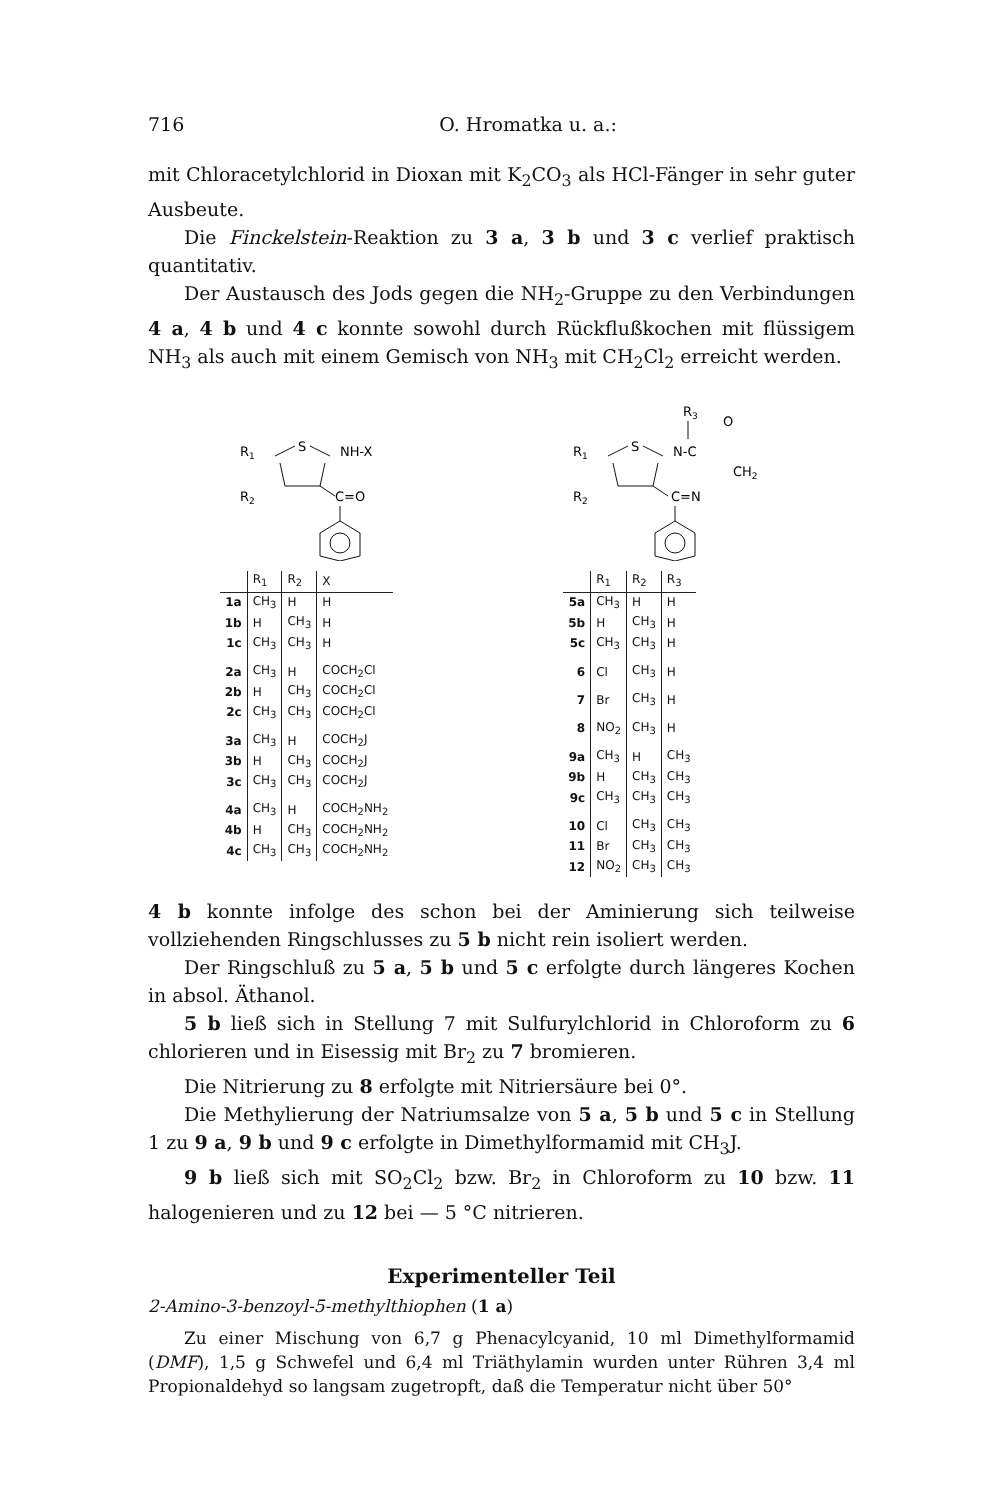716 O. Hromatka u. a.:
mit Chloracetylchlorid in Dioxan mit K<sub>2</sub>CO<sub>3</sub> als HCl-Fänger in sehr guter Ausbeute.
Die Finckelstein-Reaktion zu 3 a, 3 b und 3 c verlief praktisch quantitativ.
Der Austausch des Jods gegen die NH<sub>2</sub>-Gruppe zu den Verbindungen 4 a, 4 b und 4 c konnte sowohl durch Rückflußkochen mit flüssigem NH<sub>3</sub> als auch mit einem Gemisch von NH<sub>3</sub> mit CH<sub>2</sub>Cl<sub>2</sub> erreicht werden.
R1
S
NH-X
R2
C=O
| | R<sub>1</sub> | R<sub>2</sub> | X |
| --- | --- | --- | --- |
| 1a | CH<sub>3</sub> | H | H |
| 1b | H | CH<sub>3</sub> | H |
| 1c | CH<sub>3</sub> | CH<sub>3</sub> | H |
| 2a | CH<sub>3</sub> | H | COCH<sub>2</sub>Cl |
| 2b | H | CH<sub>3</sub> | COCH<sub>2</sub>Cl |
| 2c | CH<sub>3</sub> | CH<sub>3</sub> | COCH<sub>2</sub>Cl |
| 3a | CH<sub>3</sub> | H | COCH<sub>2</sub>J |
| 3b | H | CH<sub>3</sub> | COCH<sub>2</sub>J |
| 3c | CH<sub>3</sub> | CH<sub>3</sub> | COCH<sub>2</sub>J |
| 4a | CH<sub>3</sub> | H | COCH<sub>2</sub>NH<sub>2</sub> |
| 4b | H | CH<sub>3</sub> | COCH<sub>2</sub>NH<sub>2</sub> |
| 4c | CH<sub>3</sub> | CH<sub>3</sub> | COCH<sub>2</sub>NH<sub>2</sub> |
R3
O
R1
S
N-C
CH2
R2
C=N
| | R<sub>1</sub> | R<sub>2</sub> | R<sub>3</sub> |
| --- | --- | --- | --- |
| 5a | CH<sub>3</sub> | H | H |
| 5b | H | CH<sub>3</sub> | H |
| 5c | CH<sub>3</sub> | CH<sub>3</sub> | H |
| 6 | Cl | CH<sub>3</sub> | H |
| 7 | Br | CH<sub>3</sub> | H |
| 8 | NO<sub>2</sub> | CH<sub>3</sub> | H |
| 9a | CH<sub>3</sub> | H | CH<sub>3</sub> |
| 9b | H | CH<sub>3</sub> | CH<sub>3</sub> |
| 9c | CH<sub>3</sub> | CH<sub>3</sub> | CH<sub>3</sub> |
| 10 | Cl | CH<sub>3</sub> | CH<sub>3</sub> |
| 11 | Br | CH<sub>3</sub> | CH<sub>3</sub> |
| 12 | NO<sub>2</sub> | CH<sub>3</sub> | CH<sub>3</sub> |
4 b konnte infolge des schon bei der Aminierung sich teilweise vollziehenden Ringschlusses zu 5 b nicht rein isoliert werden.
Der Ringschluß zu 5 a, 5 b und 5 c erfolgte durch längeres Kochen in absol. Äthanol.
5 b ließ sich in Stellung 7 mit Sulfurylchlorid in Chloroform zu 6 chlorieren und in Eisessig mit Br<sub>2</sub> zu 7 bromieren.
Die Nitrierung zu 8 erfolgte mit Nitriersäure bei 0°.
Die Methylierung der Natriumsalze von 5 a, 5 b und 5 c in Stellung 1 zu 9 a, 9 b und 9 c erfolgte in Dimethylformamid mit CH<sub>3</sub>J.
9 b ließ sich mit SO<sub>2</sub>Cl<sub>2</sub> bzw. Br<sub>2</sub> in Chloroform zu 10 bzw. 11 halogenieren und zu 12 bei — 5 °C nitrieren.
Experimenteller Teil
2-Amino-3-benzoyl-5-methylthiophen (1 a)
Zu einer Mischung von 6,7 g Phenacylcyanid, 10 ml Dimethylformamid (DMF), 1,5 g Schwefel und 6,4 ml Triäthylamin wurden unter Rühren 3,4 ml Propionaldehyd so langsam zugetropft, daß die Temperatur nicht über 50°